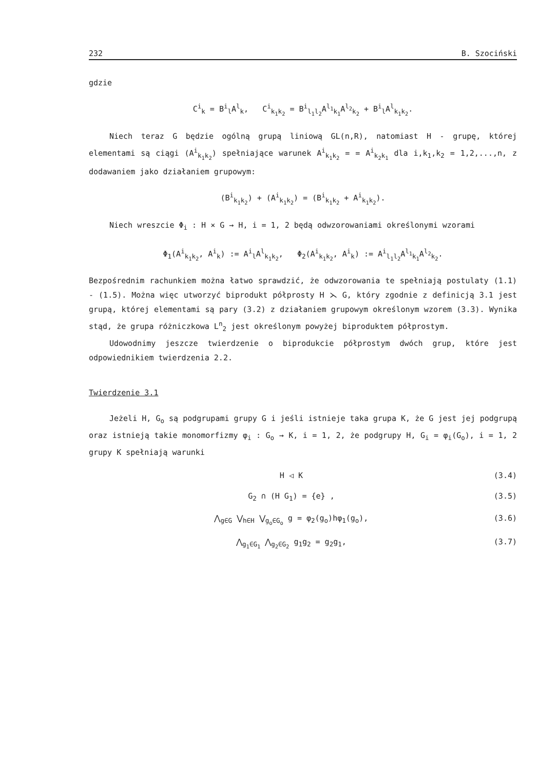232 B. Szociński
gdzie
C<sup>i</sup><sub>k</sub> = B<sup>i</sup><sub>l</sub>A<sup>l</sup><sub>k</sub>, C<sup>i</sup><sub>k<sub>1</sub>k<sub>2</sub></sub> = B<sup>i</sup><sub>l<sub>1</sub>l<sub>2</sub></sub>A<sup>l<sub>1</sub></sup><sub>k<sub>1</sub></sub>A<sup>l<sub>2</sub></sup><sub>k<sub>2</sub></sub> + B<sup>i</sup><sub>l</sub>A<sup>l</sup><sub>k<sub>1</sub>k<sub>2</sub></sub>.
Niech teraz G będzie ogólną grupą liniową GL(n,R), natomiast H - grupę, której elementami są ciągi (A<sup>i</sup><sub>k<sub>1</sub>k<sub>2</sub></sub>) spełniające warunek A<sup>i</sup><sub>k<sub>1</sub>k<sub>2</sub></sub> = = A<sup>i</sup><sub>k<sub>2</sub>k<sub>1</sub></sub> dla i,k<sub>1</sub>,k<sub>2</sub> = 1,2,...,n, z dodawaniem jako działaniem grupowym:
(B<sup>i</sup><sub>k<sub>1</sub>k<sub>2</sub></sub>) + (A<sup>i</sup><sub>k<sub>1</sub>k<sub>2</sub></sub>) = (B<sup>i</sup><sub>k<sub>1</sub>k<sub>2</sub></sub> + A<sup>i</sup><sub>k<sub>1</sub>k<sub>2</sub></sub>).
Niech wreszcie Φ<sub>i</sub> : H × G → H, i = 1, 2 będą odwzorowaniami określonymi wzorami
Φ<sub>1</sub>(A<sup>i</sup><sub>k<sub>1</sub>k<sub>2</sub></sub>, A<sup>i</sup><sub>k</sub>) := A<sup>i</sup><sub>l</sub>A<sup>l</sup><sub>k<sub>1</sub>k<sub>2</sub></sub>, Φ<sub>2</sub>(A<sup>i</sup><sub>k<sub>1</sub>k<sub>2</sub></sub>, A<sup>i</sup><sub>k</sub>) := A<sup>i</sup><sub>l<sub>1</sub>l<sub>2</sub></sub>A<sup>l<sub>1</sub></sup><sub>k<sub>1</sub></sub>A<sup>l<sub>2</sub></sup><sub>k<sub>2</sub></sub>.
Bezpośrednim rachunkiem można łatwo sprawdzić, że odwzorowania te spełniają postulaty (1.1) - (1.5). Można więc utworzyć biprodukt półprosty H ⋋ G, który zgodnie z definicją 3.1 jest grupą, której elementami są pary (3.2) z działaniem grupowym określonym wzorem (3.3). Wynika stąd, że grupa różniczkowa L<sup>n</sup><sub>2</sub> jest określonym powyżej biproduktem półprostym.
Udowodnimy jeszcze twierdzenie o biprodukcie półprostym dwóch grup, które jest odpowiednikiem twierdzenia 2.2.
Twierdzenie 3.1
Jeżeli H, G<sub>o</sub> są podgrupami grupy G i jeśli istnieje taka grupa K, że G jest jej podgrupą oraz istnieją takie monomorfizmy φ<sub>i</sub> : G<sub>o</sub> → K, i = 1, 2, że podgrupy H, G<sub>i</sub> = φ<sub>i</sub>(G<sub>o</sub>), i = 1, 2 grupy K spełniają warunki
H ◁ K (3.4)
G<sub>2</sub> ∩ (H G<sub>1</sub>) = {e} , (3.5)
⋀<sub>g∈G</sub> ⋁<sub>h∈H</sub> ⋁<sub>g<sub>o</sub>∈G<sub>o</sub></sub> g = φ<sub>2</sub>(g<sub>o</sub>)hφ<sub>1</sub>(g<sub>o</sub>), (3.6)
⋀<sub>g<sub>1</sub>∈G<sub>1</sub></sub> ⋀<sub>g<sub>2</sub>∈G<sub>2</sub></sub> g<sub>1</sub>g<sub>2</sub> = g<sub>2</sub>g<sub>1</sub>, (3.7)